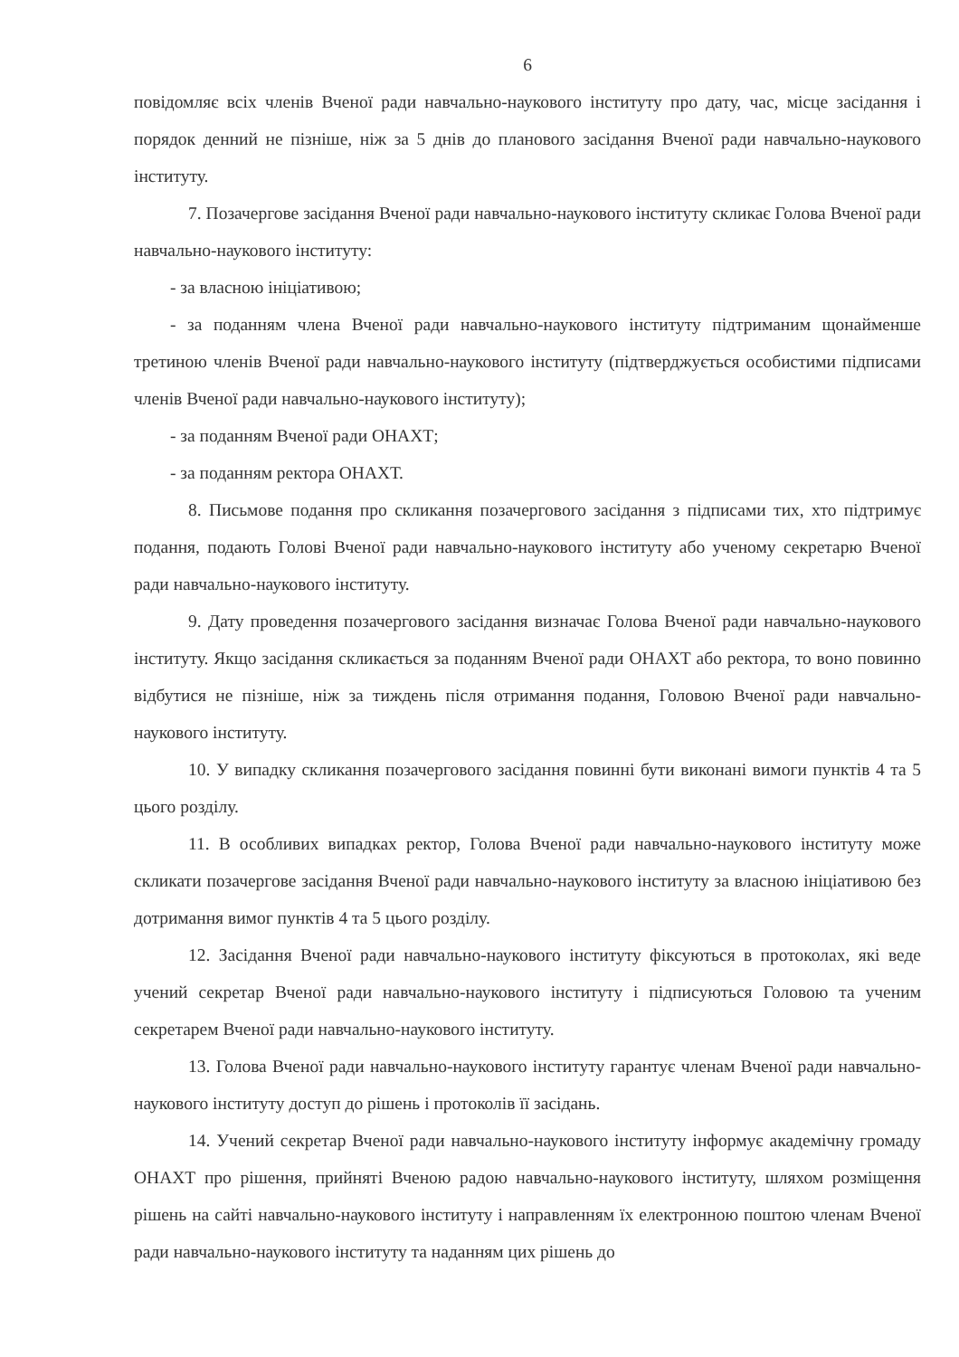6
повідомляє всіх членів Вченої ради навчально-наукового інституту про дату, час, місце засідання і порядок денний не пізніше, ніж за 5 днів до планового засідання Вченої ради навчально-наукового інституту.
7. Позачергове засідання Вченої ради навчально-наукового інституту скликає Голова Вченої ради навчально-наукового інституту:
- за власною ініціативою;
- за поданням члена Вченої ради навчально-наукового інституту підтриманим щонайменше третиною членів Вченої ради навчально-наукового інституту (підтверджується особистими підписами членів Вченої ради навчально-наукового інституту);
- за поданням Вченої ради ОНАХТ;
- за поданням ректора ОНАХТ.
8. Письмове подання про скликання позачергового засідання з підписами тих, хто підтримує подання, подають Голові Вченої ради навчально-наукового інституту або ученому секретарю Вченої ради навчально-наукового інституту.
9. Дату проведення позачергового засідання визначає Голова Вченої ради навчально-наукового інституту. Якщо засідання скликається за поданням Вченої ради ОНАХТ або ректора, то воно повинно відбутися не пізніше, ніж за тиждень після отримання подання, Головою Вченої ради навчально-наукового інституту.
10. У випадку скликання позачергового засідання повинні бути виконані вимоги пунктів 4 та 5 цього розділу.
11. В особливих випадках ректор, Голова Вченої ради навчально-наукового інституту може скликати позачергове засідання Вченої ради навчально-наукового інституту за власною ініціативою без дотримання вимог пунктів 4 та 5 цього розділу.
12. Засідання Вченої ради навчально-наукового інституту фіксуються в протоколах, які веде учений секретар Вченої ради навчально-наукового інституту і підписуються Головою та ученим секретарем Вченої ради навчально-наукового інституту.
13. Голова Вченої ради навчально-наукового інституту гарантує членам Вченої ради навчально-наукового інституту доступ до рішень і протоколів її засідань.
14. Учений секретар Вченої ради навчально-наукового інституту інформує академічну громаду ОНАХТ про рішення, прийняті Вченою радою навчально-наукового інституту, шляхом розміщення рішень на сайті навчально-наукового інституту і направленням їх електронною поштою членам Вченої ради навчально-наукового інституту та наданням цих рішень до